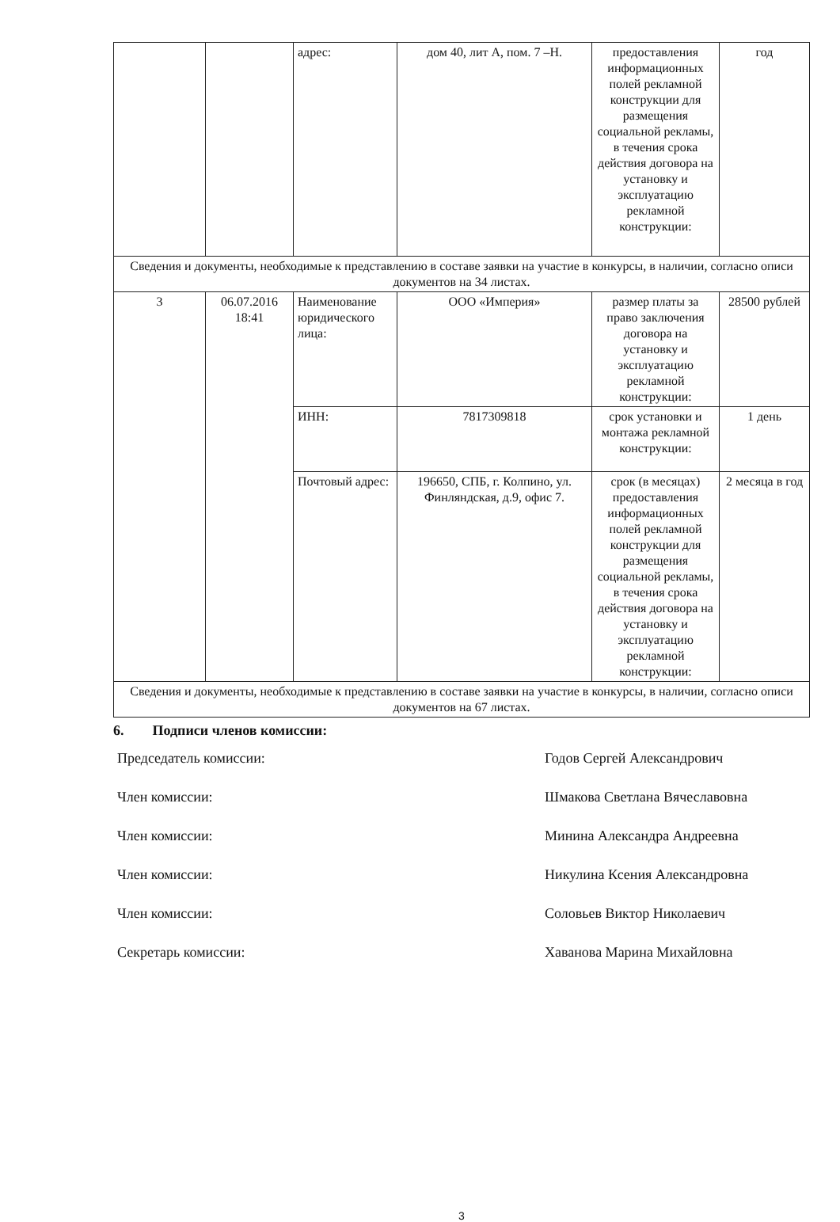| | | адрес: | дом 40, лит А, пом. 7 –Н. | предоставления информационных полей рекламной конструкции для размещения социальной рекламы, в течения срока действия договора на установку и эксплуатацию рекламной конструкции: | год |
| Сведения и документы, необходимые к представлению в составе заявки на участие в конкурсы, в наличии, согласно описи документов на 34 листах. | | | | | |
| 3 | 06.07.2016 18:41 | Наименование юридического лица: | ООО «Империя» | размер платы за право заключения договора на установку и эксплуатацию рекламной конструкции: | 28500 рублей |
| | | ИНН: | 7817309818 | срок установки и монтажа рекламной конструкции: | 1 день |
| | | Почтовый адрес: | 196650, СПБ, г. Колпино, ул. Финляндская, д.9, офис 7. | срок (в месяцах) предоставления информационных полей рекламной конструкции для размещения социальной рекламы, в течения срока действия договора на установку и эксплуатацию рекламной конструкции: | 2 месяца в год |
| Сведения и документы, необходимые к представлению в составе заявки на участие в конкурсы, в наличии, согласно описи документов на 67 листах. | | | | | |
6. Подписи членов комиссии:
Председатель комиссии: Годов Сергей Александрович
Член комиссии: Шмакова Светлана Вячеславовна
Член комиссии: Минина Александра Андреевна
Член комиссии: Никулина Ксения Александровна
Член комиссии: Соловьев Виктор Николаевич
Секретарь комиссии: Хаванова Марина Михайловна
3